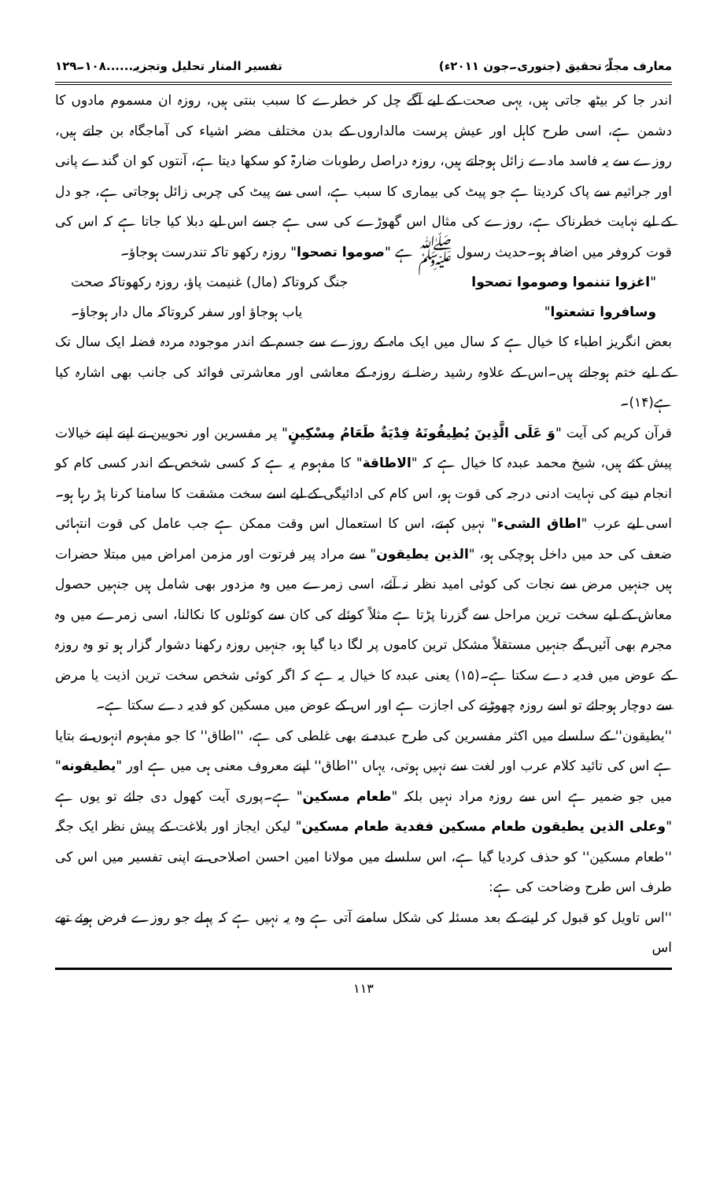معارف مجلّۂ تحقیق (جنوری۔جون ۲۰۱۱ء) تفسیر المنار تحلیل وتجزیہ......۱۰۸۔۱۲۹
اندر جا کر بیٹھ جاتی ہیں، یہی صحت کے لیے آگے چل کر خطرے کا سبب بنتی ہیں، روزہ ان مسموم مادوں کا دشمن ہے، اسی طرح کاہل اور عیش پرست مالداروں کے بدن مختلف مضر اشیاء کی آماجگاہ بن جاتے ہیں، روزے سے یہ فاسد مادے زائل ہوجاتے ہیں، روزہ دراصل رطوبات ضارۃ کو سکھا دیتا ہے، آنتوں کو ان گندے پانی اور جراثیم سے پاک کردیتا ہے جو پیٹ کی بیماری کا سبب ہے، اسی سے پیٹ کی چربی زائل ہوجاتی ہے، جو دل کے لیے نہایت خطرناک ہے، روزے کی مثال اس گھوڑے کی سی ہے جسے اس لیے دبلا کیا جاتا ہے کہ اس کی قوت کروفر میں اضافہ ہو۔حدیث رسول ﷺ ہے "صوموا تصحوا" روزہ رکھو تاکہ تندرست ہوجاؤ۔
"اغزوا تننموا وصوموا تصحوا جنگ کروتاکہ (مال) غنیمت پاؤ، روزہ رکھوتاکہ صحت
وسافروا تشعتوا" یاب ہوجاؤ اور سفر کروتاکہ مال دار ہوجاؤ۔
بعض انگریز اطباء کا خیال ہے کہ سال میں ایک ماہ کے روزے سے جسم کے اندر موجودہ مردہ فضلہ ایک سال تک کے لیے ختم ہوجاتے ہیں۔اس کے علاوہ رشید رضا نے روزہ کے معاشی اور معاشرتی فوائد کی جانب بھی اشارہ کیا ہے(۱۴)۔
قرآن کریم کی آیت "وَ عَلَى الَّذِينَ يُطِيقُونَهُ فِدْيَةٌ طَعَامُ مِسْكِينٍ" پر مفسرین اور نحویین نے اپنے اپنے خیالات پیش کئے ہیں، شیخ محمد عبدہ کا خیال ہے کہ "الاطاقة" کا مفہوم یہ ہے کہ کسی شخص کے اندر کسی کام کو انجام دینے کی نہایت ادنی درجہ کی قوت ہو، اس کام کی ادائیگی کے لیے اسے سخت مشقت کا سامنا کرنا پڑ رہا ہو۔اسی لیے عرب "اطاق الشیء" نہیں کہتے، اس کا استعمال اس وقت ممکن ہے جب عامل کی قوت انتہائی ضعف کی حد میں داخل ہوچکی ہو، "الذين يطيقون" سے مراد پیر فرتوت اور مزمن امراض میں مبتلا حضرات ہیں جنہیں مرض سے نجات کی کوئی امید نظر نہ آئے، اسی زمرے میں وہ مزدور بھی شامل ہیں جنہیں حصول معاش کے لیے سخت ترین مراحل سے گزرنا پڑتا ہے مثلاً کوئلے کی کان سے کوئلوں کا نکالنا، اسی زمرے میں وہ مجرم بھی آئیں گے جنہیں مستقلاً مشکل ترین کاموں پر لگا دیا گیا ہو، جنہیں روزہ رکھنا دشوار گزار ہو تو وہ روزہ کے عوض میں فدیہ دے سکتا ہے۔(۱۵) یعنی عبدہ کا خیال یہ ہے کہ اگر کوئی شخص سخت ترین اذیت یا مرض سے دوچار ہوجائے تو اسے روزہ چھوڑنے کی اجازت ہے اور اس کے عوض میں مسکین کو فدیہ دے سکتا ہے۔
''یطیقون'' کے سلسلے میں اکثر مفسرین کی طرح عبدہ نے بھی غلطی کی ہے، ''اطاق'' کا جو مفہوم انہوں نے بتایا ہے اس کی تائید کلام عرب اور لغت سے نہیں ہوتی، یہاں ''اطاق'' اپنے معروف معنی ہی میں ہے اور "يطيقونه" میں جو ضمیر ہے اس سے روزہ مراد نہیں بلکہ "طعام مسكين" ہے۔پوری آیت کھول دی جائے تو یوں ہے "وعلى الذين يطيقون طعام مسكين ففدية طعام مسكين" لیکن ایجاز اور بلاغت کے پیش نظر ایک جگہ ''طعام مسکین'' کو حذف کردیا گیا ہے، اس سلسلے میں مولانا امین احسن اصلاحی نے اپنی تفسیر میں اس کی طرف اس طرح وضاحت کی ہے:
''اس تاویل کو قبول کر لینے کے بعد مسئلہ کی شکل سامنے آتی ہے وہ یہ نہیں ہے کہ پہلے جو روزے فرض ہوئے تھے اس
۱۱۳